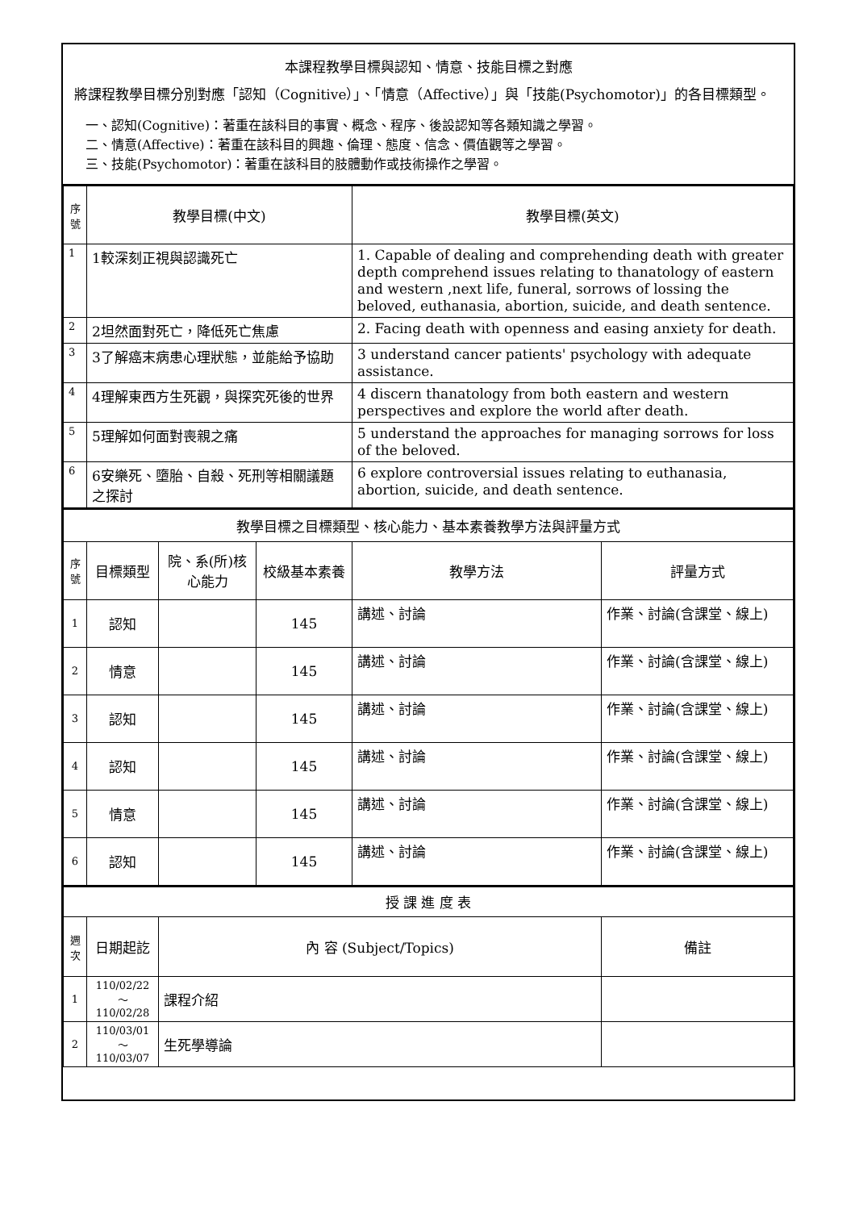本課程教學目標與認知、情意、技能目標之對應
將課程教學目標分別對應「認知（Cognitive）」、「情意（Affective）」與「技能(Psychomotor)」的各目標類型。
一、認知(Cognitive)：著重在該科目的事實、概念、程序、後設認知等各類知識之學習。
二、情意(Affective)：著重在該科目的興趣、倫理、態度、信念、價值觀等之學習。
三、技能(Psychomotor)：著重在該科目的肢體動作或技術操作之學習。
| 序號 | 教學目標(中文) | 教學目標(英文) |
| --- | --- | --- |
| 1 | 1較深刻正視與認識死亡 | 1. Capable of dealing and comprehending death with greater depth comprehend issues relating to thanatology of eastern and western ,next life, funeral, sorrows of lossing the beloved, euthanasia, abortion, suicide, and death sentence. |
| 2 | 2坦然面對死亡，降低死亡焦慮 | 2. Facing death with openness and easing anxiety for death. |
| 3 | 3了解癌末病患心理狀態，並能給予協助 | 3 understand cancer patients' psychology with adequate assistance. |
| 4 | 4理解東西方生死觀，與探究死後的世界 | 4 discern thanatology from both eastern and western perspectives and explore the world after death. |
| 5 | 5理解如何面對喪親之痛 | 5 understand the approaches for managing sorrows for loss of the beloved. |
| 6 | 6安樂死、墮胎、自殺、死刑等相關議題之探討 | 6 explore controversial issues relating to euthanasia, abortion, suicide, and death sentence. |
| 教學目標之目標類型、核心能力、基本素養教學方法與評量方式 | | | | | |
| 序號 | 目標類型 | 院、系(所)核心能力 | 校級基本素養 | 教學方法 | 評量方式 |
| 1 | 認知 | | 145 | 講述、討論 | 作業、討論(含課堂、線上) |
| 2 | 情意 | | 145 | 講述、討論 | 作業、討論(含課堂、線上) |
| 3 | 認知 | | 145 | 講述、討論 | 作業、討論(含課堂、線上) |
| 4 | 認知 | | 145 | 講述、討論 | 作業、討論(含課堂、線上) |
| 5 | 情意 | | 145 | 講述、討論 | 作業、討論(含課堂、線上) |
| 6 | 認知 | | 145 | 講述、討論 | 作業、討論(含課堂、線上) |
| 授 課 進 度 表 | | | |
| 週次 | 日期起訖 | 內 容 (Subject/Topics) | 備註 |
| 1 | 110/02/22～110/02/28 | 課程介紹 | |
| 2 | 110/03/01～110/03/07 | 生死學導論 | |